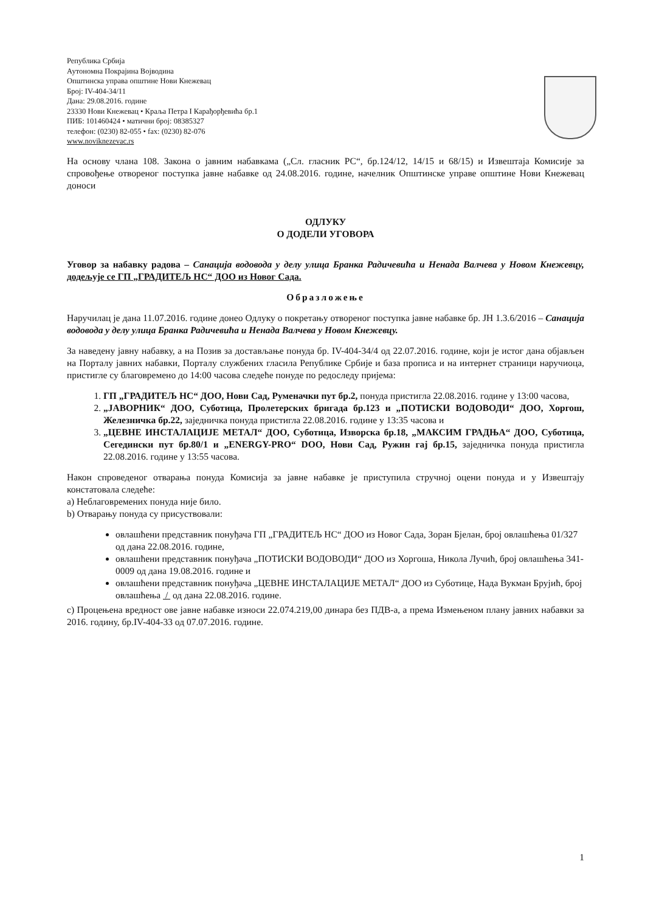Република Србија
Аутономна Покрајина Војводина
Општинска управа општине Нови Кнежевац
Број: IV-404-34/11
Дана: 29.08.2016. године
23330 Нови Кнежевац • Краља Петра I Карађорђевића бр.1
ПИБ: 101460424 • матични број: 08385327
телефон: (0230) 82-055 • fax: (0230) 82-076
www.noviknezevac.rs
На основу члана 108. Закона о јавним набавкама („Сл. гласник РС“, бр.124/12, 14/15 и 68/15) и Извештаја Комисије за спровођење отвореног поступка јавне набавке од 24.08.2016. године, начелник Општинске управе општине Нови Кнежевац доноси
ОДЛУКУ
О ДОДЕЛИ УГОВОРА
Уговор за набавку радова – Санација водовода у делу улица Бранка Радичевића и Ненада Валчева у Новом Кнежевцу, додељује се ГП „ГРАДИТЕЉ НС“ ДОО из Новог Сада.
Образложење
Наручилац је дана 11.07.2016. године донео Одлуку о покретању отвореног поступка јавне набавке бр. ЈН 1.3.6/2016 – Санација водовода у делу улица Бранка Радичевића и Ненада Валчева у Новом Кнежевцу.
За наведену јавну набавку, а на Позив за достављање понуда бр. IV-404-34/4 од 22.07.2016. године, који је истог дана објављен на Порталу јавних набавки, Порталу службених гласила Републике Србије и база прописа и на интернет страници наручиоца, пристигле су благовремено до 14:00 часова следеће понуде по редоследу пријема:
1. ГП „ГРАДИТЕЉ НС“ ДОО, Нови Сад, Руменачки пут бр.2, понуда пристигла 22.08.2016. године у 13:00 часова,
2. „ЈАВОРНИК“ ДОО, Суботица, Пролетерских бригада бр.123 и „ПОТИСКИ ВОДОВОДИ“ ДОО, Хоргош, Железничка бр.22, заједничка понуда пристигла 22.08.2016. године у 13:35 часова и
3. „ЦЕВНЕ ИНСТАЛАЦИЈЕ МЕТАЛ“ ДОО, Суботица, Изворска бр.18, „МАКСИМ ГРАДЊА“ ДОО, Суботица, Сегедински пут бр.80/1 и „ENERGY-PRO“ DOO, Нови Сад, Ружин гај бр.15, заједничка понуда пристигла 22.08.2016. године у 13:55 часова.
Након спроведеног отварања понуда Комисија за јавне набавке је приступила стручној оцени понуда и у Извештају констатовала следеће:
a) Неблаговремених понуда није било.
b) Отварању понуда су присуствовали:
овлашћени представник понуђача ГП „ГРАДИТЕЉ НС“ ДОО из Новог Сада, Зоран Бјелан, број овлашћења 01/327 од дана 22.08.2016. године,
овлашћени представник понуђача „ПОТИСКИ ВОДОВОДИ“ ДОО из Хоргоша, Никола Лучић, број овлашћења 341-0009 од дана 19.08.2016. године и
овлашћени представник понуђача „ЦЕВНЕ ИНСТАЛАЦИЈЕ МЕТАЛ“ ДОО из Суботице, Нада Вукман Бруjић, број овлашћења / од дана 22.08.2016. године.
c) Процењена вредност ове јавне набавке износи 22.074.219,00 динара без ПДВ-а, а према Измењеном плану јавних набавки за 2016. годину, бр.IV-404-33 од 07.07.2016. године.
1